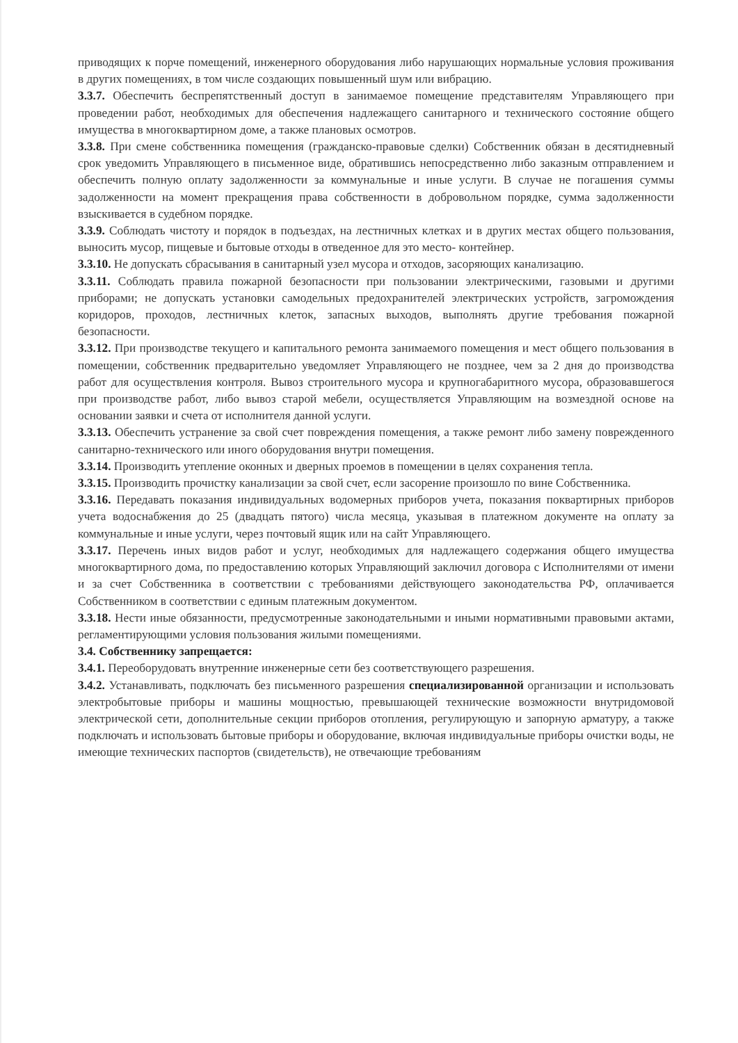приводящих к порче помещений, инженерного оборудования либо нарушающих нормальные условия проживания в других помещениях, в том числе создающих повышенный шум или вибрацию.
3.3.7. Обеспечить беспрепятственный доступ в занимаемое помещение представителям Управляющего при проведении работ, необходимых для обеспечения надлежащего санитарного и технического состояние общего имущества в многоквартирном доме, а также плановых осмотров.
3.3.8. При смене собственника помещения (гражданско-правовые сделки) Собственник обязан в десятидневный срок уведомить Управляющего в письменное виде, обратившись непосредственно либо заказным отправлением и обеспечить полную оплату задолженности за коммунальные и иные услуги. В случае не погашения суммы задолженности на момент прекращения права собственности в добровольном порядке, сумма задолженности взыскивается в судебном порядке.
3.3.9. Соблюдать чистоту и порядок в подъездах, на лестничных клетках и в других местах общего пользования, выносить мусор, пищевые и бытовые отходы в отведенное для это место- контейнер.
3.3.10. Не допускать сбрасывания в санитарный узел мусора и отходов, засоряющих канализацию.
3.3.11. Соблюдать правила пожарной безопасности при пользовании электрическими, газовыми и другими приборами; не допускать установки самодельных предохранителей электрических устройств, загромождения коридоров, проходов, лестничных клеток, запасных выходов, выполнять другие требования пожарной безопасности.
3.3.12. При производстве текущего и капитального ремонта занимаемого помещения и мест общего пользования в помещении, собственник предварительно уведомляет Управляющего не позднее, чем за 2 дня до производства работ для осуществления контроля. Вывоз строительного мусора и крупногабаритного мусора, образовавшегося при производстве работ, либо вывоз старой мебели, осуществляется Управляющим на возмездной основе на основании заявки и счета от исполнителя данной услуги.
3.3.13. Обеспечить устранение за свой счет повреждения помещения, а также ремонт либо замену поврежденного санитарно-технического или иного оборудования внутри помещения.
3.3.14. Производить утепление оконных и дверных проемов в помещении в целях сохранения тепла.
3.3.15. Производить прочистку канализации за свой счет, если засорение произошло по вине Собственника.
3.3.16. Передавать показания индивидуальных водомерных приборов учета, показания поквартирных приборов учета водоснабжения до 25 (двадцать пятого) числа месяца, указывая в платежном документе на оплату за коммунальные и иные услуги, через почтовый ящик или на сайт Управляющего.
3.3.17. Перечень иных видов работ и услуг, необходимых для надлежащего содержания общего имущества многоквартирного дома, по предоставлению которых Управляющий заключил договора с Исполнителями от имени и за счет Собственника в соответствии с требованиями действующего законодательства РФ, оплачивается Собственником в соответствии с единым платежным документом.
3.3.18. Нести иные обязанности, предусмотренные законодательными и иными нормативными правовыми актами, регламентирующими условия пользования жилыми помещениями.
3.4. Собственнику запрещается:
3.4.1. Переоборудовать внутренние инженерные сети без соответствующего разрешения.
3.4.2. Устанавливать, подключать без письменного разрешения специализированной организации и использовать электробытовые приборы и машины мощностью, превышающей технические возможности внутридомовой электрической сети, дополнительные секции приборов отопления, регулирующую и запорную арматуру, а также подключать и использовать бытовые приборы и оборудование, включая индивидуальные приборы очистки воды, не имеющие технических паспортов (свидетельств), не отвечающие требованиям